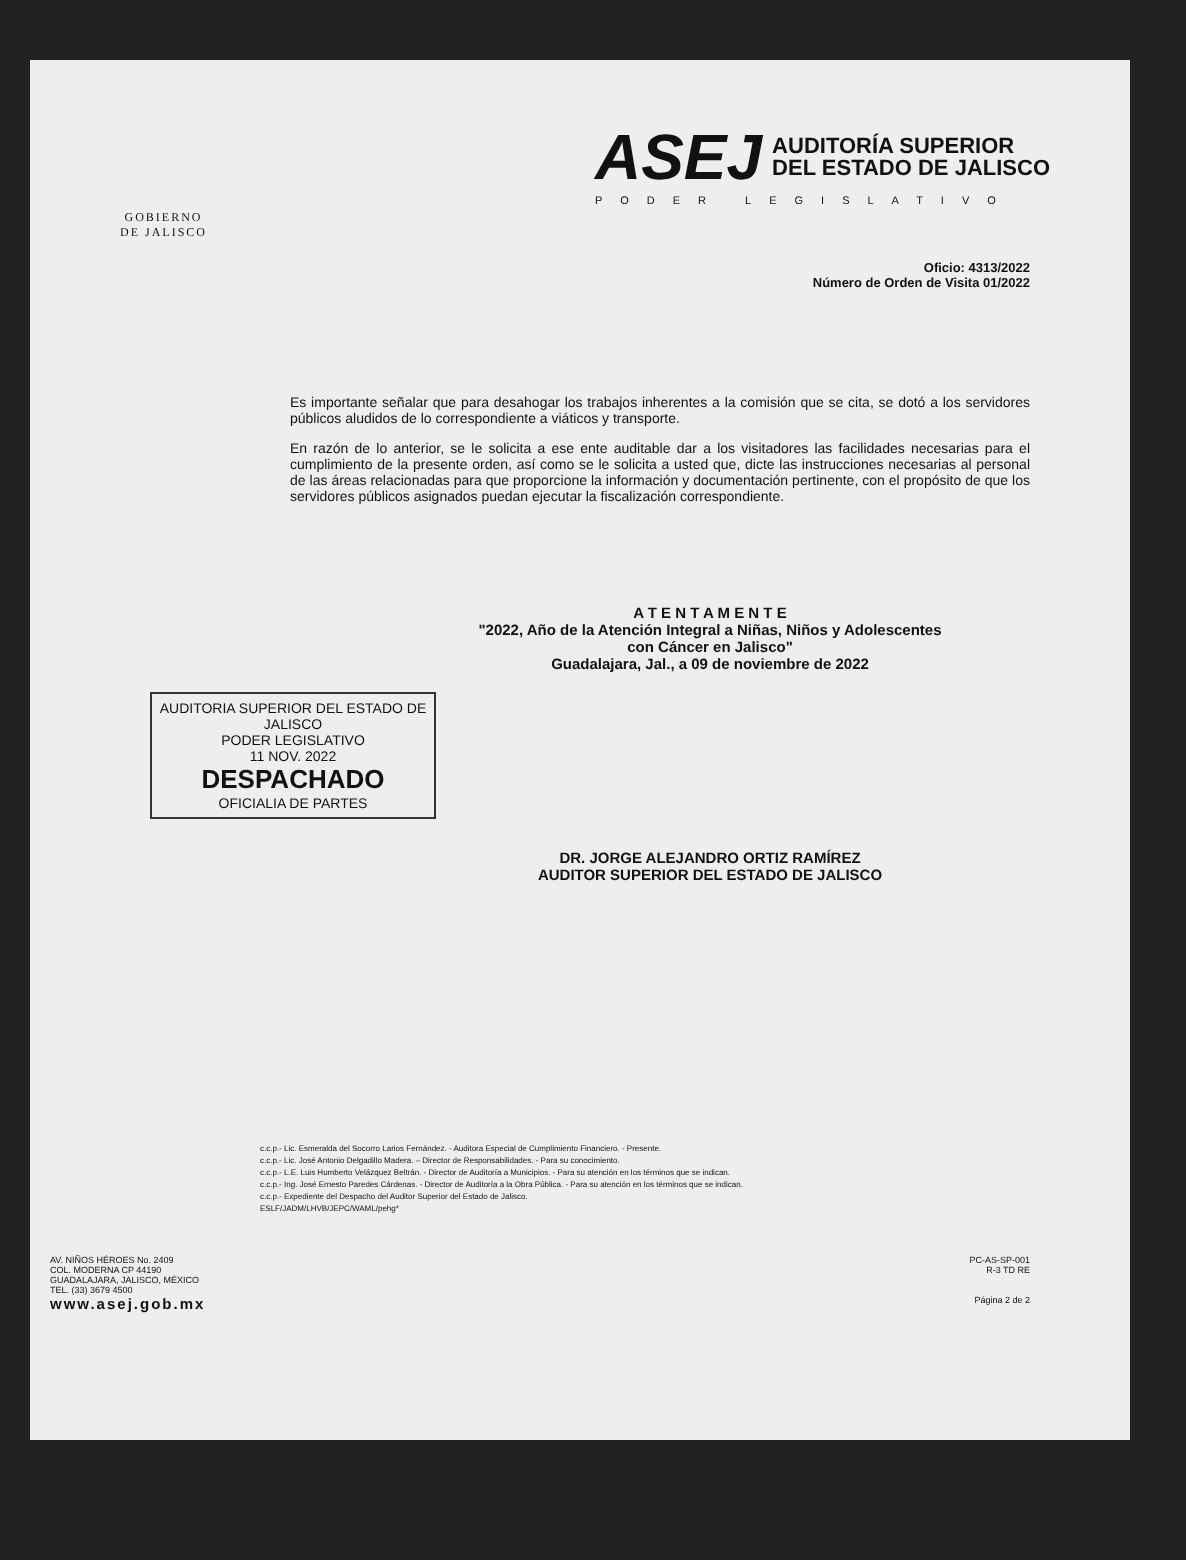GOBIERNO
DE JALISCO
ASEJ AUDITORÍA SUPERIOR
DEL ESTADO DE JALISCO
PODER LEGISLATIVO
Oficio: 4313/2022
Número de Orden de Visita 01/2022
Es importante señalar que para desahogar los trabajos inherentes a la comisión que se cita, se dotó a los servidores públicos aludidos de lo correspondiente a viáticos y transporte.
En razón de lo anterior, se le solicita a ese ente auditable dar a los visitadores las facilidades necesarias para el cumplimiento de la presente orden, así como se le solicita a usted que, dicte las instrucciones necesarias al personal de las áreas relacionadas para que proporcione la información y documentación pertinente, con el propósito de que los servidores públicos asignados puedan ejecutar la fiscalización correspondiente.
A T E N T A M E N T E
"2022, Año de la Atención Integral a Niñas, Niños y Adolescentes
con Cáncer en Jalisco"
Guadalajara, Jal., a 09 de noviembre de 2022
AUDITORIA SUPERIOR DEL ESTADO DE JALISCO
PODER LEGISLATIVO
11 NOV. 2022
DESPACHADO
OFICIALIA DE PARTES
DR. JORGE ALEJANDRO ORTIZ RAMÍREZ
AUDITOR SUPERIOR DEL ESTADO DE JALISCO
c.c.p.- Lic. Esmeralda del Socorro Larios Fernández. - Auditora Especial de Cumplimiento Financiero. - Presente.
c.c.p.- Lic. José Antonio Delgadillo Madera. – Director de Responsabilidades. - Para su conocimiento.
c.c.p.- L.E. Luis Humberto Velázquez Beltrán. - Director de Auditoría a Municipios. - Para su atención en los términos que se indican.
c.c.p.- Ing. José Ernesto Paredes Cárdenas. - Director de Auditoría a la Obra Pública. - Para su atención en los términos que se indican.
c.c.p.- Expediente del Despacho del Auditor Superior del Estado de Jalisco.
ESLF/JADM/LHVB/JEPC/WAML/pehg*
AV. NIÑOS HÉROES No. 2409
COL. MODERNA CP 44190
GUADALAJARA, JALISCO, MÉXICO
TEL. (33) 3679 4500
www.asej.gob.mx
PC-AS-SP-001
R-3 TD RE
Página 2 de 2